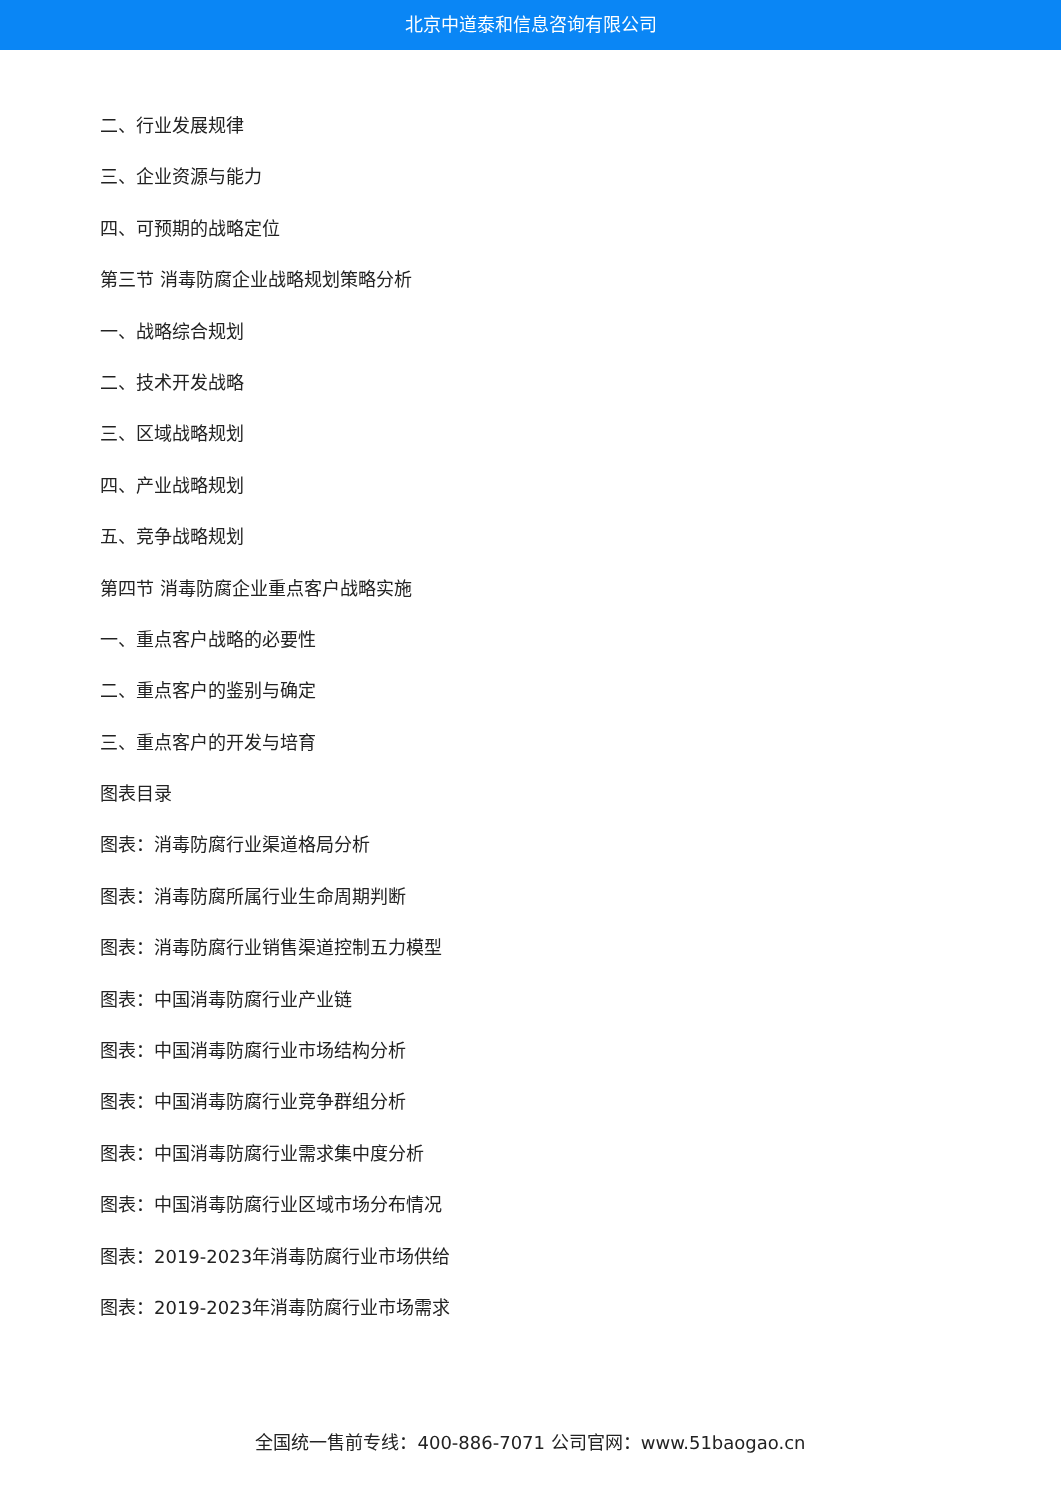北京中道泰和信息咨询有限公司
二、行业发展规律
三、企业资源与能力
四、可预期的战略定位
第三节 消毒防腐企业战略规划策略分析
一、战略综合规划
二、技术开发战略
三、区域战略规划
四、产业战略规划
五、竞争战略规划
第四节 消毒防腐企业重点客户战略实施
一、重点客户战略的必要性
二、重点客户的鉴别与确定
三、重点客户的开发与培育
图表目录
图表：消毒防腐行业渠道格局分析
图表：消毒防腐所属行业生命周期判断
图表：消毒防腐行业销售渠道控制五力模型
图表：中国消毒防腐行业产业链
图表：中国消毒防腐行业市场结构分析
图表：中国消毒防腐行业竞争群组分析
图表：中国消毒防腐行业需求集中度分析
图表：中国消毒防腐行业区域市场分布情况
图表：2019-2023年消毒防腐行业市场供给
图表：2019-2023年消毒防腐行业市场需求
全国统一售前专线：400-886-7071 公司官网：www.51baogao.cn